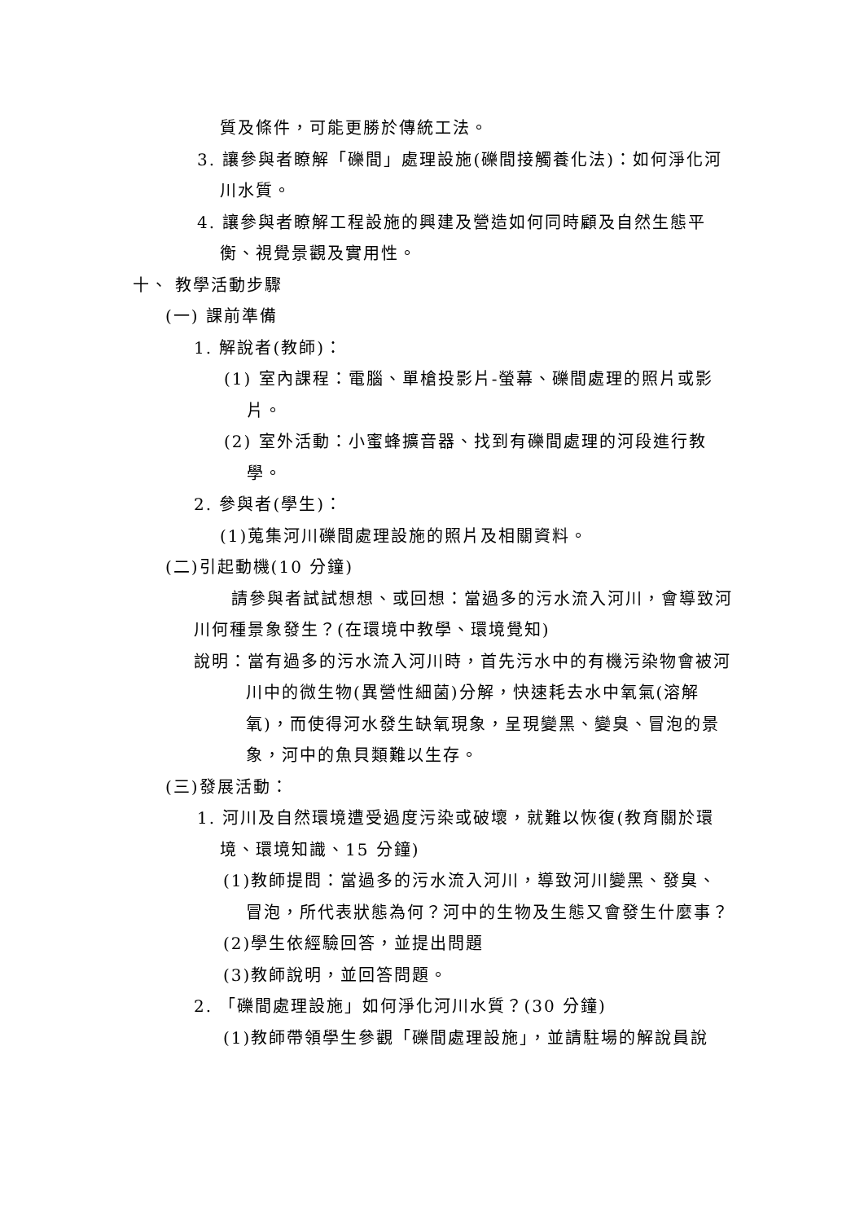質及條件，可能更勝於傳統工法。
3. 讓參與者瞭解「礫間」處理設施(礫間接觸養化法)：如何淨化河川水質。
4. 讓參與者瞭解工程設施的興建及營造如何同時顧及自然生態平衡、視覺景觀及實用性。
十、 教學活動步驟
(一) 課前準備
1. 解說者(教師)：
(1) 室內課程：電腦、單槍投影片-螢幕、礫間處理的照片或影片。
(2) 室外活動：小蜜蜂擴音器、找到有礫間處理的河段進行教學。
2. 參與者(學生)：
(1)蒐集河川礫間處理設施的照片及相關資料。
(二)引起動機(10 分鐘)
請參與者試試想想、或回想：當過多的污水流入河川，會導致河川何種景象發生？(在環境中教學、環境覺知)
說明：當有過多的污水流入河川時，首先污水中的有機污染物會被河川中的微生物(異營性細菌)分解，快速耗去水中氧氣(溶解氧)，而使得河水發生缺氧現象，呈現變黑、變臭、冒泡的景象，河中的魚貝類難以生存。
(三)發展活動：
1. 河川及自然環境遭受過度污染或破壞，就難以恢復(教育關於環境、環境知識、15 分鐘)
(1)教師提問：當過多的污水流入河川，導致河川變黑、發臭、冒泡，所代表狀態為何？河中的生物及生態又會發生什麼事？
(2)學生依經驗回答，並提出問題
(3)教師說明，並回答問題。
2. 「礫間處理設施」如何淨化河川水質？(30 分鐘)
(1)教師帶領學生參觀「礫間處理設施」，並請駐場的解說員說